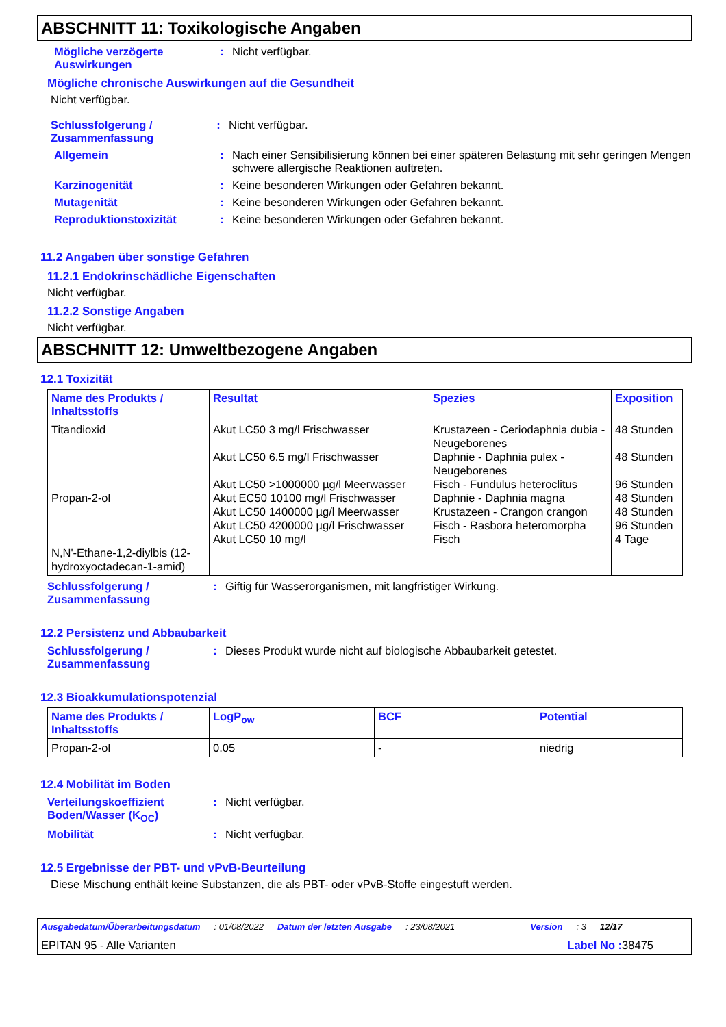ABSCHNITT 11: Toxikologische Angaben
Mögliche verzögerte Auswirkungen
: Nicht verfügbar.
Mögliche chronische Auswirkungen auf die Gesundheit
Nicht verfügbar.
Schlussfolgerung / Zusammenfassung
: Nicht verfügbar.
Allgemein : Nach einer Sensibilisierung können bei einer späteren Belastung mit sehr geringen Mengen schwere allergische Reaktionen auftreten.
Karzinogenität : Keine besonderen Wirkungen oder Gefahren bekannt.
Mutagenität : Keine besonderen Wirkungen oder Gefahren bekannt.
Reproduktionstoxizität : Keine besonderen Wirkungen oder Gefahren bekannt.
11.2 Angaben über sonstige Gefahren
11.2.1 Endokrinschädliche Eigenschaften
Nicht verfügbar.
11.2.2 Sonstige Angaben
Nicht verfügbar.
ABSCHNITT 12: Umweltbezogene Angaben
12.1 Toxizität
| Name des Produkts / Inhaltsstoffs | Resultat | Spezies | Exposition |
| --- | --- | --- | --- |
| Titandioxid Propan-2-ol N,N'-Ethane-1,2-diylbis (12-hydroxyoctadecan-1-amid) | Akut LC50 3 mg/l Frischwasser Akut LC50 6.5 mg/l Frischwasser Akut LC50 >1000000 µg/l Meerwasser Akut EC50 10100 mg/l Frischwasser Akut LC50 1400000 µg/l Meerwasser Akut LC50 4200000 µg/l Frischwasser Akut LC50 10 mg/l | Krustazeen - Ceriodaphnia dubia - Neugeborenes Daphnie - Daphnia pulex - Neugeborenes Fisch - Fundulus heteroclitus Daphnie - Daphnia magna Krustazeen - Crangon crangon Fisch - Rasbora heteromorpha Fisch | 48 Stunden 48 Stunden 96 Stunden 48 Stunden 48 Stunden 96 Stunden 4 Tage |
Schlussfolgerung / Zusammenfassung
: Giftig für Wasserorganismen, mit langfristiger Wirkung.
12.2 Persistenz und Abbaubarkeit
Schlussfolgerung / Zusammenfassung
: Dieses Produkt wurde nicht auf biologische Abbaubarkeit getestet.
12.3 Bioakkumulationspotenzial
| Name des Produkts / Inhaltsstoffs | LogP<sub>ow</sub> | BCF | Potential |
| --- | --- | --- | --- |
| Propan-2-ol | 0.05 | - | niedrig |
12.4 Mobilität im Boden
Verteilungskoeffizient Boden/Wasser (K<sub>OC</sub>)
: Nicht verfügbar.
Mobilität : Nicht verfügbar.
12.5 Ergebnisse der PBT- und vPvB-Beurteilung
Diese Mischung enthält keine Substanzen, die als PBT- oder vPvB-Stoffe eingestuft werden.
Ausgabedatum/Überarbeitungsdatum : 01/08/2022 Datum der letzten Ausgabe : 23/08/2021 Version : 3 12/17
EPITAN 95 - Alle Varianten Label No : 38475